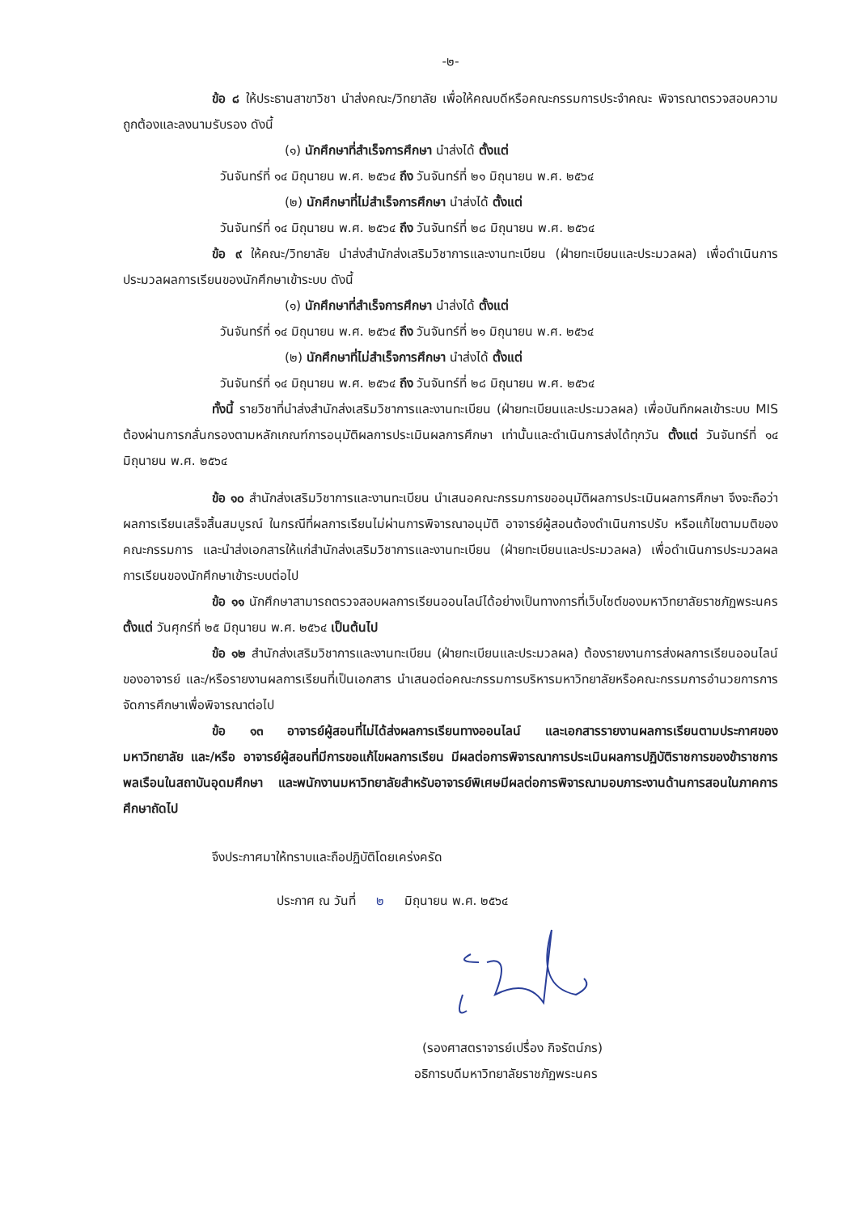-๒-
ข้อ ๘ ให้ประธานสาขาวิชา นำส่งคณะ/วิทยาลัย เพื่อให้คณบดีหรือคณะกรรมการประจำคณะ พิจารณาตรวจสอบความถูกต้องและลงนามรับรอง ดังนี้
(๑) นักศึกษาที่สำเร็จการศึกษา นำส่งได้ ตั้งแต่
วันจันทร์ที่ ๑๔ มิถุนายน พ.ศ. ๒๕๖๔ ถึง วันจันทร์ที่ ๒๑ มิถุนายน พ.ศ. ๒๕๖๔
(๒) นักศึกษาที่ไม่สำเร็จการศึกษา นำส่งได้ ตั้งแต่
วันจันทร์ที่ ๑๔ มิถุนายน พ.ศ. ๒๕๖๔ ถึง วันจันทร์ที่ ๒๘ มิถุนายน พ.ศ. ๒๕๖๔
ข้อ ๙ ให้คณะ/วิทยาลัย นำส่งสำนักส่งเสริมวิชาการและงานทะเบียน (ฝ่ายทะเบียนและประมวลผล) เพื่อดำเนินการประมวลผลการเรียนของนักศึกษาเข้าระบบ ดังนี้
(๑) นักศึกษาที่สำเร็จการศึกษา นำส่งได้ ตั้งแต่
วันจันทร์ที่ ๑๔ มิถุนายน พ.ศ. ๒๕๖๔ ถึง วันจันทร์ที่ ๒๑ มิถุนายน พ.ศ. ๒๕๖๔
(๒) นักศึกษาที่ไม่สำเร็จการศึกษา นำส่งได้ ตั้งแต่
วันจันทร์ที่ ๑๔ มิถุนายน พ.ศ. ๒๕๖๔ ถึง วันจันทร์ที่ ๒๘ มิถุนายน พ.ศ. ๒๕๖๔
ทั้งนี้ รายวิชาที่นำส่งสำนักส่งเสริมวิชาการและงานทะเบียน (ฝ่ายทะเบียนและประมวลผล) เพื่อบันทึกผลเข้าระบบ MIS ต้องผ่านการกลั่นกรองตามหลักเกณฑ์การอนุมัติผลการประเมินผลการศึกษา เท่านั้นและดำเนินการส่งได้ทุกวัน ตั้งแต่ วันจันทร์ที่ ๑๔ มิถุนายน พ.ศ. ๒๕๖๔
ข้อ ๑๐ สำนักส่งเสริมวิชาการและงานทะเบียน นำเสนอคณะกรรมการขออนุมัติผลการประเมินผลการศึกษา จึงจะถือว่าผลการเรียนเสร็จสิ้นสมบูรณ์ ในกรณีที่ผลการเรียนไม่ผ่านการพิจารณาอนุมัติ อาจารย์ผู้สอนต้องดำเนินการปรับ หรือแก้ไขตามมติของคณะกรรมการ และนำส่งเอกสารให้แก่สำนักส่งเสริมวิชาการและงานทะเบียน (ฝ่ายทะเบียนและประมวลผล) เพื่อดำเนินการประมวลผลการเรียนของนักศึกษาเข้าระบบต่อไป
ข้อ ๑๑ นักศึกษาสามารถตรวจสอบผลการเรียนออนไลน์ได้อย่างเป็นทางการที่เว็บไซต์ของมหาวิทยาลัยราชภัฏพระนคร ตั้งแต่ วันศุกร์ที่ ๒๕ มิถุนายน พ.ศ. ๒๕๖๔ เป็นต้นไป
ข้อ ๑๒ สำนักส่งเสริมวิชาการและงานทะเบียน (ฝ่ายทะเบียนและประมวลผล) ต้องรายงานการส่งผลการเรียนออนไลน์ของอาจารย์ และ/หรือรายงานผลการเรียนที่เป็นเอกสาร นำเสนอต่อคณะกรรมการบริหารมหาวิทยาลัยหรือคณะกรรมการอำนวยการการจัดการศึกษาเพื่อพิจารณาต่อไป
ข้อ ๑๓ อาจารย์ผู้สอนที่ไม่ได้ส่งผลการเรียนทางออนไลน์ และเอกสารรายงานผลการเรียนตามประกาศของมหาวิทยาลัย และ/หรือ อาจารย์ผู้สอนที่มีการขอแก้ไขผลการเรียน มีผลต่อการพิจารณาการประเมินผลการปฏิบัติราชการของข้าราชการพลเรือนในสถาบันอุดมศึกษา และพนักงานมหาวิทยาลัยสำหรับอาจารย์พิเศษมีผลต่อการพิจารณามอบภาระงานด้านการสอนในภาคการศึกษาถัดไป
จึงประกาศมาให้ทราบและถือปฏิบัติโดยเคร่งครัด
ประกาศ ณ วันที่ ๒ มิถุนายน พ.ศ. ๒๕๖๔
(รองศาสตราจารย์เปรื่อง กิจรัตน์ภร)
อธิการบดีมหาวิทยาลัยราชภัฏพระนคร